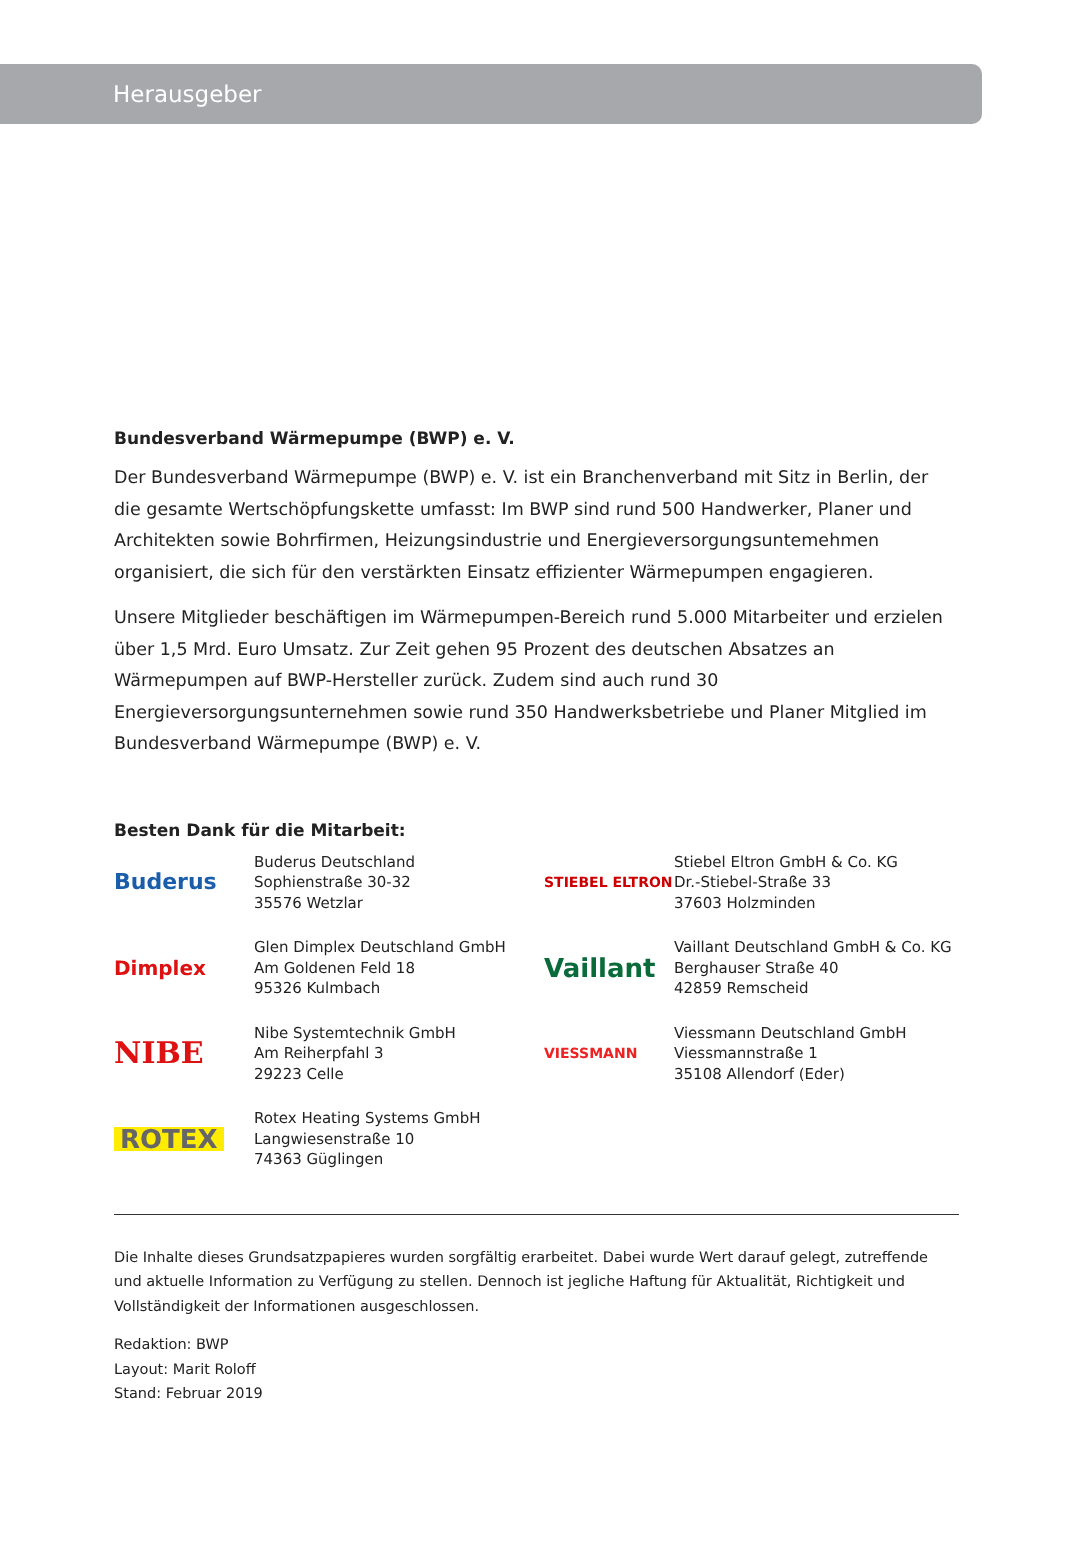Herausgeber
Bundesverband Wärmepumpe (BWP) e. V.
Der Bundesverband Wärmepumpe (BWP) e. V. ist ein Branchenverband mit Sitz in Berlin, der die gesamte Wertschöpfungskette umfasst: Im BWP sind rund 500 Handwerker, Planer und Architekten sowie Bohrfirmen, Heizungsindustrie und Energieversorgungsuntemehmen organisiert, die sich für den verstärkten Einsatz effizienter Wärmepumpen engagieren.
Unsere Mitglieder beschäftigen im Wärmepumpen-Bereich rund 5.000 Mitarbeiter und erzielen über 1,5 Mrd. Euro Umsatz. Zur Zeit gehen 95 Prozent des deutschen Absatzes an Wärmepumpen auf BWP-Hersteller zurück. Zudem sind auch rund 30 Energieversorgungsunternehmen sowie rund 350 Handwerksbetriebe und Planer Mitglied im Bundesverband Wärmepumpe (BWP) e. V.
Besten Dank für die Mitarbeit:
Buderus
Buderus Deutschland
Sophienstraße 30-32
35576 Wetzlar
STIEBEL ELTRON
Stiebel Eltron GmbH & Co. KG
Dr.-Stiebel-Straße 33
37603 Holzminden
Dimplex
Glen Dimplex Deutschland GmbH
Am Goldenen Feld 18
95326 Kulmbach
Vaillant
Vaillant Deutschland GmbH & Co. KG
Berghauser Straße 40
42859 Remscheid
NIBE
Nibe Systemtechnik GmbH
Am Reiherpfahl 3
29223 Celle
VIESSMANN
Viessmann Deutschland GmbH
Viessmannstraße 1
35108 Allendorf (Eder)
ROTEX
Rotex Heating Systems GmbH
Langwiesenstraße 10
74363 Güglingen
Die Inhalte dieses Grundsatzpapieres wurden sorgfältig erarbeitet. Dabei wurde Wert darauf gelegt, zutreffende und aktuelle Information zu Verfügung zu stellen. Dennoch ist jegliche Haftung für Aktualität, Richtigkeit und Vollständigkeit der Informationen ausgeschlossen.
Redaktion: BWP
Layout: Marit Roloff
Stand: Februar 2019